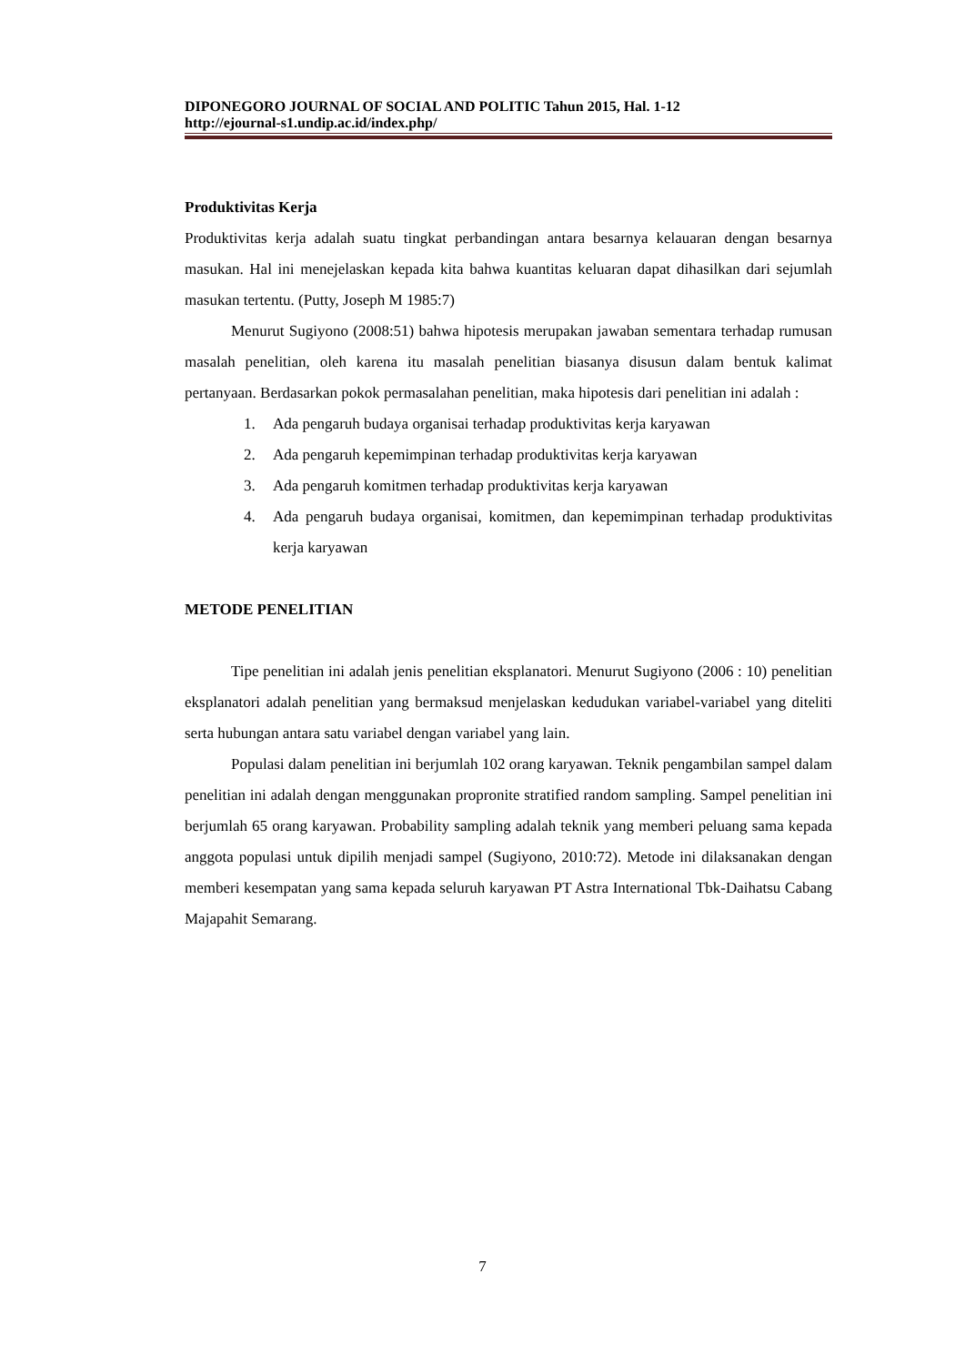DIPONEGORO JOURNAL OF SOCIAL AND POLITIC Tahun 2015, Hal. 1-12
http://ejournal-s1.undip.ac.id/index.php/
Produktivitas Kerja
Produktivitas kerja adalah suatu tingkat perbandingan antara besarnya kelauaran dengan besarnya masukan. Hal ini menejelaskan kepada kita bahwa kuantitas keluaran dapat dihasilkan dari sejumlah masukan tertentu. (Putty, Joseph M 1985:7)
Menurut Sugiyono (2008:51) bahwa hipotesis merupakan jawaban sementara terhadap rumusan masalah penelitian, oleh karena itu masalah penelitian biasanya disusun dalam bentuk kalimat pertanyaan. Berdasarkan pokok permasalahan penelitian, maka hipotesis dari penelitian ini adalah :
1. Ada pengaruh budaya organisai terhadap produktivitas kerja karyawan
2. Ada pengaruh kepemimpinan terhadap produktivitas kerja karyawan
3. Ada pengaruh komitmen terhadap produktivitas kerja karyawan
4. Ada pengaruh budaya organisai, komitmen, dan kepemimpinan terhadap produktivitas kerja karyawan
METODE PENELITIAN
Tipe penelitian ini adalah jenis penelitian eksplanatori. Menurut Sugiyono (2006 : 10) penelitian eksplanatori adalah penelitian yang bermaksud menjelaskan kedudukan variabel-variabel yang diteliti serta hubungan antara satu variabel dengan variabel yang lain.
Populasi dalam penelitian ini berjumlah 102 orang karyawan. Teknik pengambilan sampel dalam penelitian ini adalah dengan menggunakan propronite stratified random sampling. Sampel penelitian ini berjumlah 65 orang karyawan. Probability sampling adalah teknik yang memberi peluang sama kepada anggota populasi untuk dipilih menjadi sampel (Sugiyono, 2010:72). Metode ini dilaksanakan dengan memberi kesempatan yang sama kepada seluruh karyawan PT Astra International Tbk-Daihatsu Cabang Majapahit Semarang.
7